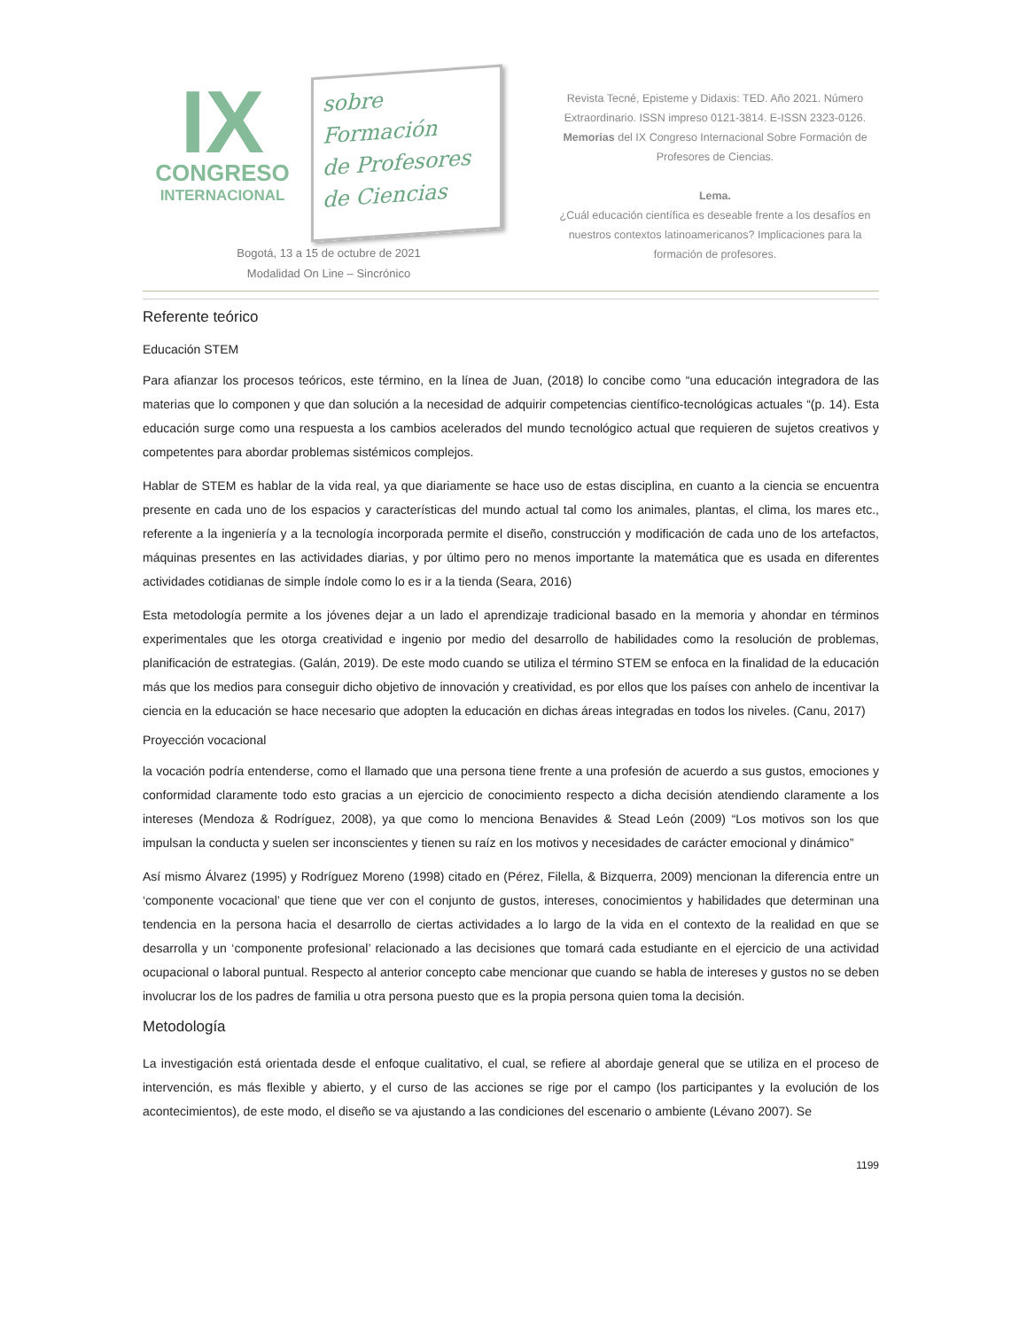IX
CONGRESO
INTERNACIONAL
sobre Formación
de Profesores
de Ciencias
Bogotá, 13 a 15 de octubre de 2021
Modalidad On Line – Sincrónico
Revista Tecné, Episteme y Didaxis: TED. Año 2021. Número Extraordinario. ISSN impreso 0121-3814. E-ISSN 2323-0126. Memorias del IX Congreso Internacional Sobre Formación de Profesores de Ciencias.
Lema.
¿Cuál educación científica es deseable frente a los desafíos en nuestros contextos latinoamericanos? Implicaciones para la formación de profesores.
Referente teórico
Educación STEM
Para afianzar los procesos teóricos, este término, en la línea de Juan, (2018) lo concibe como “una educación integradora de las materias que lo componen y que dan solución a la necesidad de adquirir competencias científico-tecnológicas actuales “(p. 14). Esta educación surge como una respuesta a los cambios acelerados del mundo tecnológico actual que requieren de sujetos creativos y competentes para abordar problemas sistémicos complejos.
Hablar de STEM es hablar de la vida real, ya que diariamente se hace uso de estas disciplina, en cuanto a la ciencia se encuentra presente en cada uno de los espacios y características del mundo actual tal como los animales, plantas, el clima, los mares etc., referente a la ingeniería y a la tecnología incorporada permite el diseño, construcción y modificación de cada uno de los artefactos, máquinas presentes en las actividades diarias, y por último pero no menos importante la matemática que es usada en diferentes actividades cotidianas de simple índole como lo es ir a la tienda (Seara, 2016)
Esta metodología permite a los jóvenes dejar a un lado el aprendizaje tradicional basado en la memoria y ahondar en términos experimentales que les otorga creatividad e ingenio por medio del desarrollo de habilidades como la resolución de problemas, planificación de estrategias. (Galán, 2019). De este modo cuando se utiliza el término STEM se enfoca en la finalidad de la educación más que los medios para conseguir dicho objetivo de innovación y creatividad, es por ellos que los países con anhelo de incentivar la ciencia en la educación se hace necesario que adopten la educación en dichas áreas integradas en todos los niveles. (Canu, 2017)
Proyección vocacional
la vocación podría entenderse, como el llamado que una persona tiene frente a una profesión de acuerdo a sus gustos, emociones y conformidad claramente todo esto gracias a un ejercicio de conocimiento respecto a dicha decisión atendiendo claramente a los intereses (Mendoza & Rodríguez, 2008), ya que como lo menciona Benavides & Stead León (2009) “Los motivos son los que impulsan la conducta y suelen ser inconscientes y tienen su raíz en los motivos y necesidades de carácter emocional y dinámico”
Así mismo Álvarez (1995) y Rodríguez Moreno (1998) citado en (Pérez, Filella, & Bizquerra, 2009) mencionan la diferencia entre un ‘componente vocacional’ que tiene que ver con el conjunto de gustos, intereses, conocimientos y habilidades que determinan una tendencia en la persona hacia el desarrollo de ciertas actividades a lo largo de la vida en el contexto de la realidad en que se desarrolla y un ‘componente profesional’ relacionado a las decisiones que tomará cada estudiante en el ejercicio de una actividad ocupacional o laboral puntual. Respecto al anterior concepto cabe mencionar que cuando se habla de intereses y gustos no se deben involucrar los de los padres de familia u otra persona puesto que es la propia persona quien toma la decisión.
Metodología
La investigación está orientada desde el enfoque cualitativo, el cual, se refiere al abordaje general que se utiliza en el proceso de intervención, es más flexible y abierto, y el curso de las acciones se rige por el campo (los participantes y la evolución de los acontecimientos), de este modo, el diseño se va ajustando a las condiciones del escenario o ambiente (Lévano 2007). Se
1199